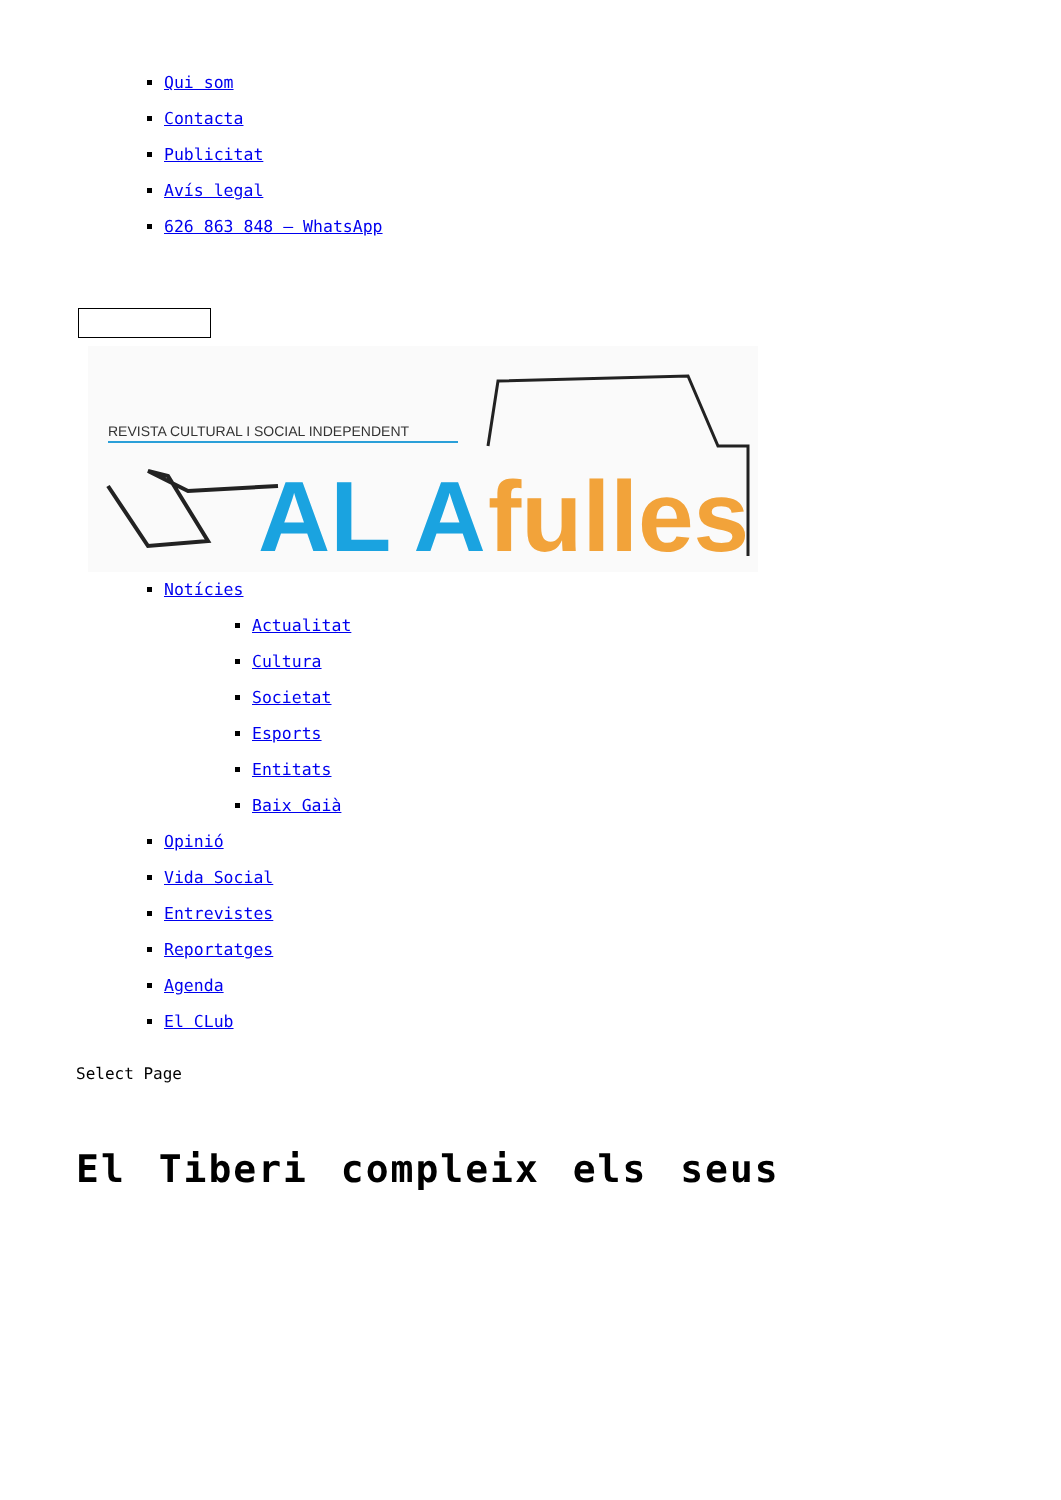Qui som
Contacta
Publicitat
Avís legal
626 863 848 – WhatsApp
REVISTA CULTURAL I SOCIAL INDEPENDENT
AL A
fulles
Notícies
Actualitat
Cultura
Societat
Esports
Entitats
Baix Gaià
Opinió
Vida Social
Entrevistes
Reportatges
Agenda
El CLub
Select Page
El Tiberi compleix els seus